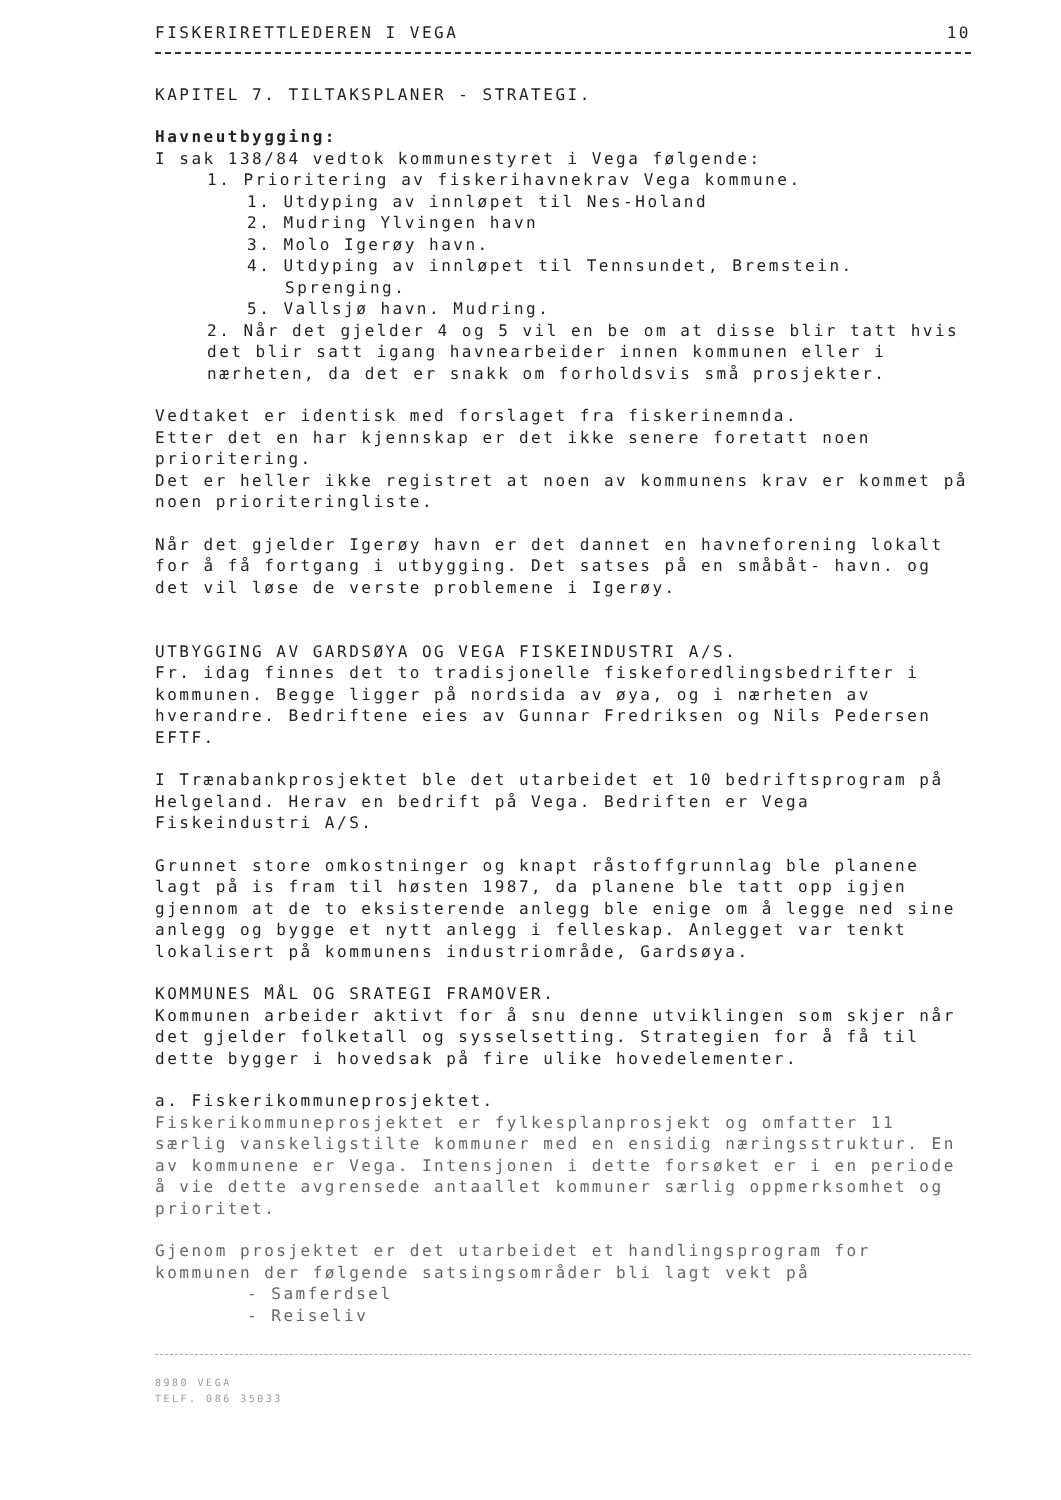FISKERIRETTLEDEREN I VEGA 10
KAPITEL 7. TILTAKSPLANER - STRATEGI.
Havneutbygging:
I sak 138/84 vedtok kommunestyret i Vega følgende:
1. Prioritering av fiskerihavnekrav Vega kommune.
1. Utdyping av innløpet til Nes-Holand
2. Mudring Ylvingen havn
3. Molo Igerøy havn.
4. Utdyping av innløpet til Tennsundet, Bremstein.
Sprenging.
5. Vallsjø havn. Mudring.
2. Når det gjelder 4 og 5 vil en be om at disse blir tatt hvis det blir satt igang havnearbeider innen kommunen eller i nærheten, da det er snakk om forholdsvis små prosjekter.
Vedtaket er identisk med forslaget fra fiskerinemnda.
Etter det en har kjennskap er det ikke senere foretatt noen prioritering.
Det er heller ikke registret at noen av kommunens krav er kommet på noen prioriteringliste.
Når det gjelder Igerøy havn er det dannet en havneforening lokalt for å få fortgang i utbygging. Det satses på en småbåt- havn. og det vil løse de verste problemene i Igerøy.
UTBYGGING AV GARDSØYA OG VEGA FISKEINDUSTRI A/S.
Fr. idag finnes det to tradisjonelle fiskeforedlingsbedrifter i kommunen. Begge ligger på nordsida av øya, og i nærheten av hverandre. Bedriftene eies av Gunnar Fredriksen og Nils Pedersen EFTF.
I Trænabankprosjektet ble det utarbeidet et 10 bedriftsprogram på Helgeland. Herav en bedrift på Vega. Bedriften er Vega Fiskeindustri A/S.
Grunnet store omkostninger og knapt råstoffgrunnlag ble planene lagt på is fram til høsten 1987, da planene ble tatt opp igjen gjennom at de to eksisterende anlegg ble enige om å legge ned sine anlegg og bygge et nytt anlegg i felleskap. Anlegget var tenkt lokalisert på kommunens industriområde, Gardsøya.
KOMMUNES MÅL OG SRATEGI FRAMOVER.
Kommunen arbeider aktivt for å snu denne utviklingen som skjer når det gjelder folketall og sysselsetting. Strategien for å få til dette bygger i hovedsak på fire ulike hovedelementer.
a. Fiskerikommuneprosjektet.
Fiskerikommuneprosjektet er fylkesplanprosjekt og omfatter 11 særlig vanskeligstilte kommuner med en ensidig næringsstruktur. En av kommunene er Vega. Intensjonen i dette forsøket er i en periode å vie dette avgrensede antaallet kommuner særlig oppmerksomhet og prioritet.
Gjenom prosjektet er det utarbeidet et handlingsprogram for kommunen der følgende satsingsområder bli lagt vekt på
- Samferdsel
- Reiseliv
8980 VEGA
TELF. 086 35033